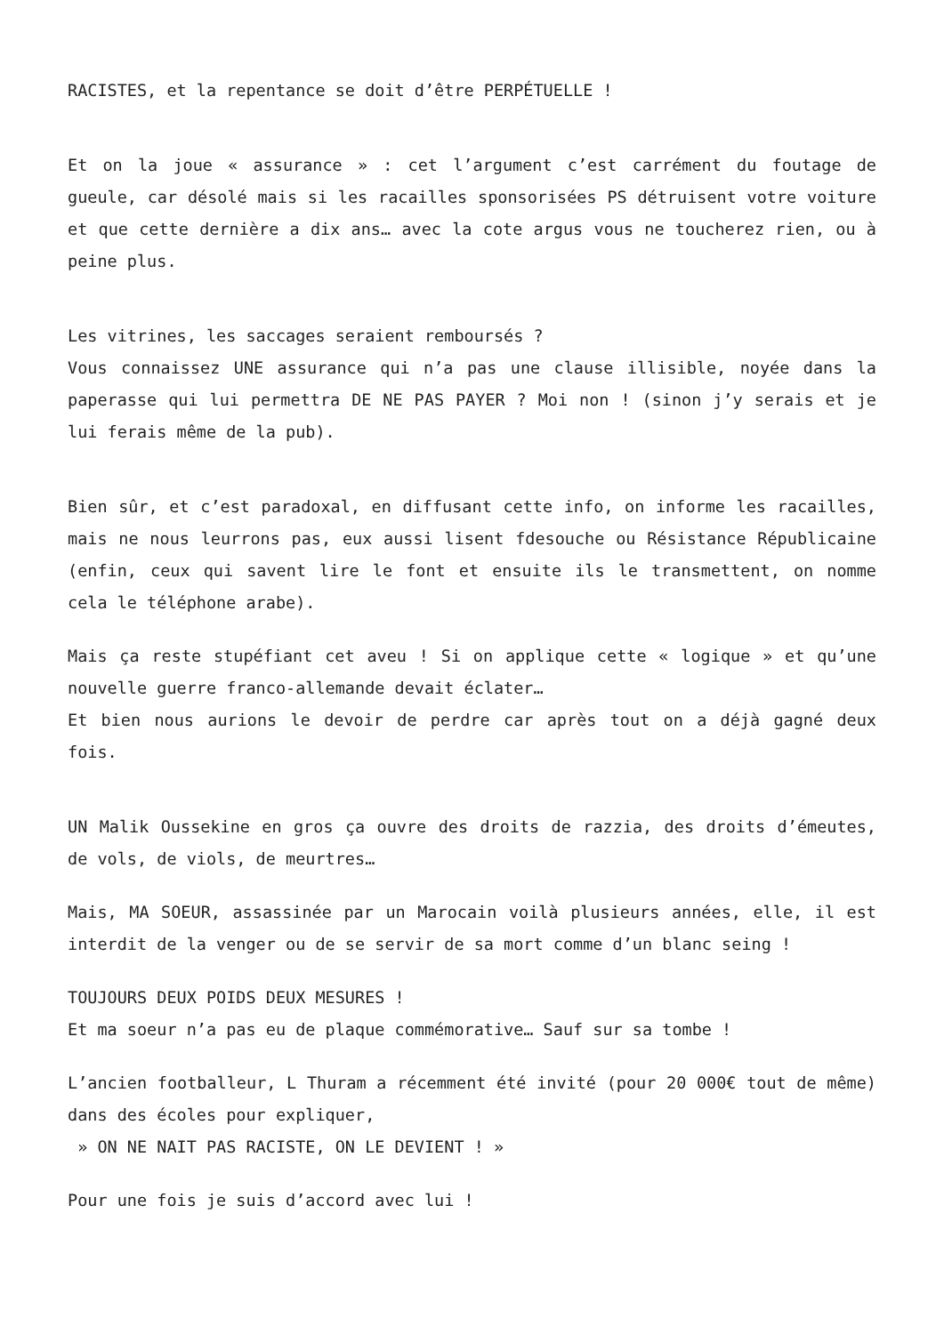RACISTES, et la repentance se doit d’être PERPÉTUELLE !
Et on la joue « assurance » : cet l’argument c’est carrément du foutage de gueule, car désolé mais si les racailles sponsorisées PS détruisent votre voiture et que cette dernière a dix ans… avec la cote argus vous ne toucherez rien, ou à peine plus.
Les vitrines, les saccages seraient remboursés ?
Vous connaissez UNE assurance qui n’a pas une clause illisible, noyée dans la paperasse qui lui permettra DE NE PAS PAYER ? Moi non ! (sinon j’y serais et je lui ferais même de la pub).
Bien sûr, et c’est paradoxal, en diffusant cette info, on informe les racailles, mais ne nous leurrons pas, eux aussi lisent fdesouche ou Résistance Républicaine (enfin, ceux qui savent lire le font et ensuite ils le transmettent, on nomme cela le téléphone arabe).
Mais ça reste stupéfiant cet aveu ! Si on applique cette « logique » et qu’une nouvelle guerre franco-allemande devait éclater…
Et bien nous aurions le devoir de perdre car après tout on a déjà gagné deux fois.
UN Malik Oussekine en gros ça ouvre des droits de razzia, des droits d’émeutes, de vols, de viols, de meurtres…
Mais, MA SOEUR, assassinée par un Marocain voilà plusieurs années, elle, il est interdit de la venger ou de se servir de sa mort comme d’un blanc seing !
TOUJOURS DEUX POIDS DEUX MESURES !
Et ma soeur n’a pas eu de plaque commémorative… Sauf sur sa tombe !
L’ancien footballeur, L Thuram a récemment été invité (pour 20 000€ tout de même) dans des écoles pour expliquer,
» ON NE NAIT PAS RACISTE, ON LE DEVIENT ! »
Pour une fois je suis d’accord avec lui !